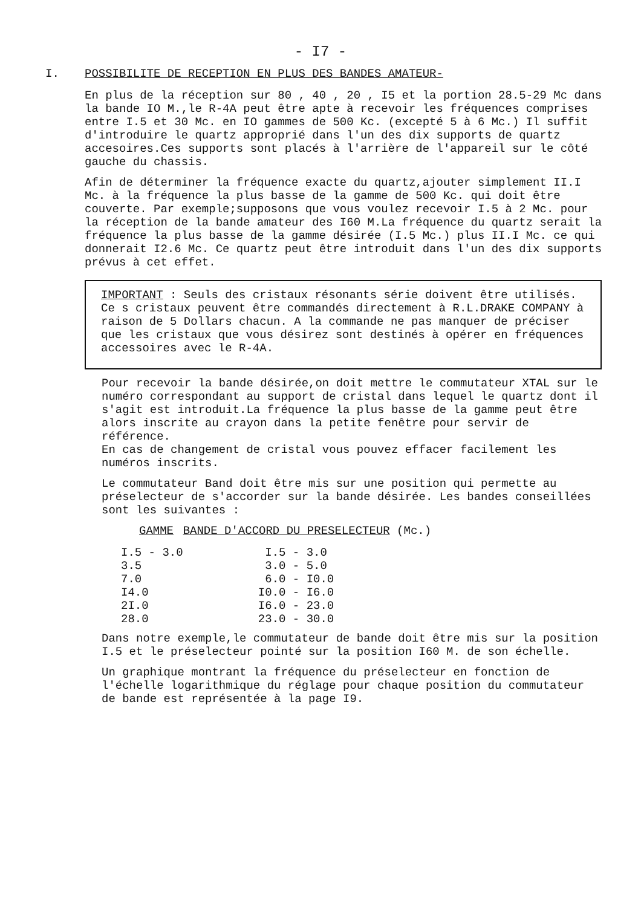- I7 -
I. POSSIBILITE DE RECEPTION EN PLUS DES BANDES AMATEUR-
En plus de la réception sur 80 , 40 , 20 , I5 et la portion 28.5-29 Mc dans la bande IO M.,le R-4A peut être apte à recevoir les fréquences comprises entre I.5 et 30 Mc. en IO gammes de 500 Kc. (excepté 5 à 6 Mc.) Il suffit d'introduire le quartz approprié dans l'un des dix supports de quartz accesoires.Ces supports sont placés à l'arrière de l'appareil sur le côté gauche du chassis.
Afin de déterminer la fréquence exacte du quartz,ajouter simplement II.I Mc. à la fréquence la plus basse de la gamme de 500 Kc. qui doit être couverte. Par exemple;supposons que vous voulez recevoir I.5 à 2 Mc. pour la réception de la bande amateur des I60 M.La fréquence du quartz serait la fréquence la plus basse de la gamme désirée (I.5 Mc.) plus II.I Mc. ce qui donnerait I2.6 Mc. Ce quartz peut être introduit dans l'un des dix supports prévus à cet effet.
IMPORTANT : Seuls des cristaux résonants série doivent être utilisés. Ce s cristaux peuvent être commandés directement à R.L.DRAKE COMPANY à raison de 5 Dollars chacun. A la commande ne pas manquer de préciser que les cristaux que vous désirez sont destinés à opérer en fréquences accessoires avec le R-4A.
Pour recevoir la bande désirée,on doit mettre le commutateur XTAL sur le numéro correspondant au support de cristal dans lequel le quartz dont il s'agit est introduit.La fréquence la plus basse de la gamme peut être alors inscrite au crayon dans la petite fenêtre pour servir de référence.
En cas de changement de cristal vous pouvez effacer facilement les numéros inscrits.
Le commutateur Band doit être mis sur une position qui permette au préselecteur de s'accorder sur la bande désirée. Les bandes conseillées sont les suivantes :
| GAMME | BANDE D'ACCORD DU PRESELECTEUR | (Mc.) |
| --- | --- | --- |
| I.5 - 3.0 | I.5 - 3.0 | |
| 3.5 | 3.0 - 5.0 | |
| 7.0 | 6.0 - I0.0 | |
| I4.0 | I0.0 - I6.0 | |
| 2I.0 | I6.0 - 23.0 | |
| 28.0 | 23.0 - 30.0 | |
Dans notre exemple,le commutateur de bande doit être mis sur la position I.5 et le préselecteur pointé sur la position I60 M. de son échelle.
Un graphique montrant la fréquence du préselecteur en fonction de l'échelle logarithmique du réglage pour chaque position du commutateur de bande est représentée à la page I9.